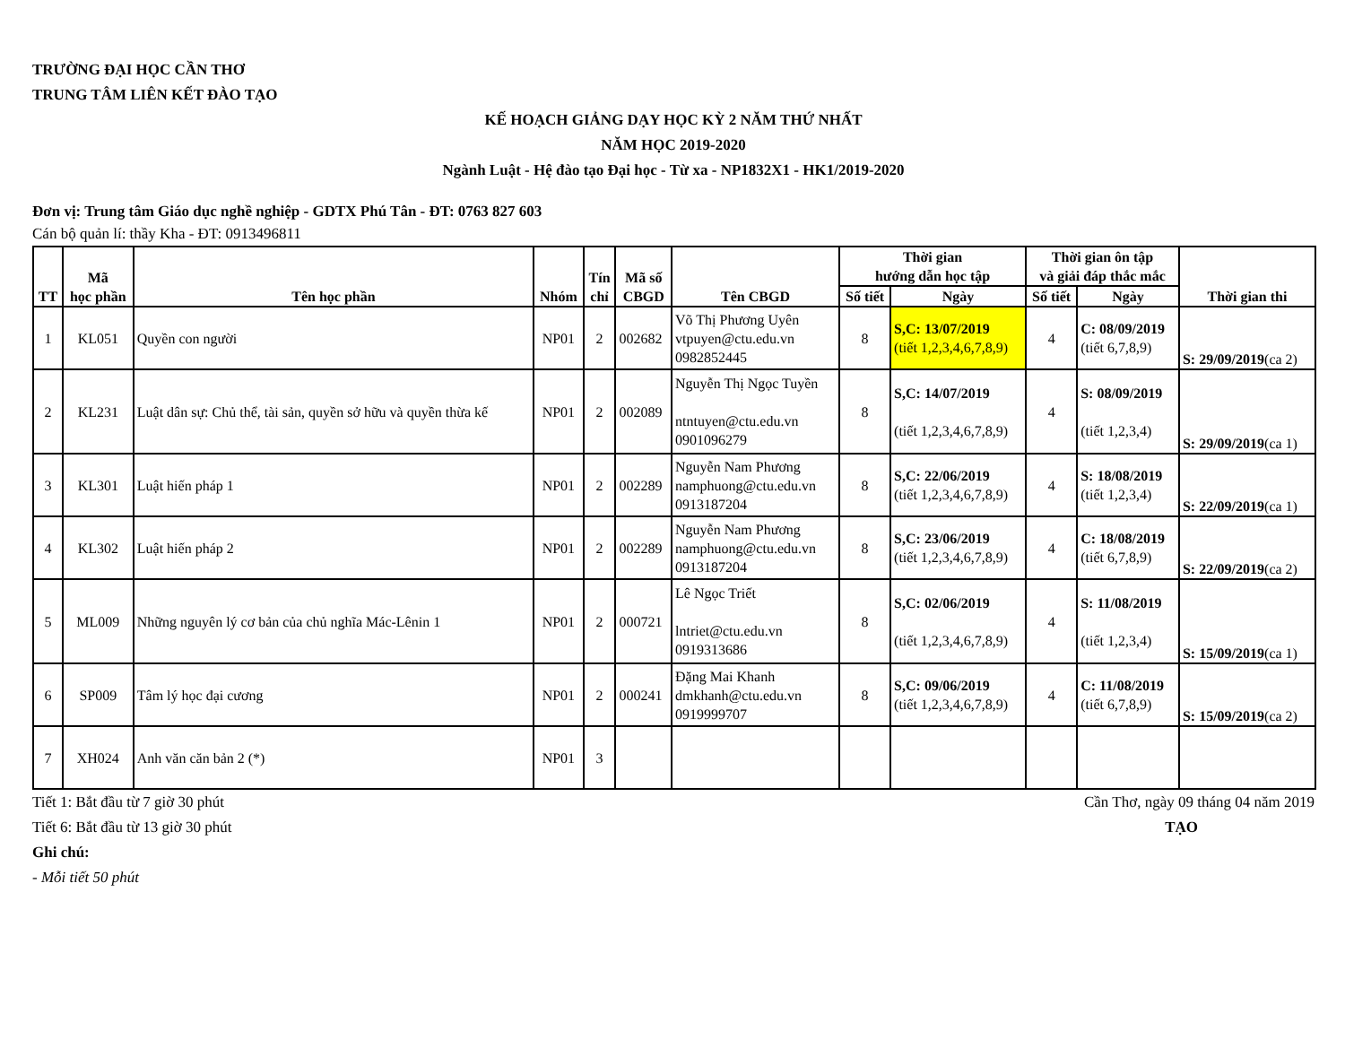TRƯỜNG ĐẠI HỌC CẦN THƠ
TRUNG TÂM LIÊN KẾT ĐÀO TẠO
KẾ HOẠCH GIẢNG DẠY HỌC KỲ 2 NĂM THỨ NHẤT
NĂM HỌC 2019-2020
Ngành Luật - Hệ đào tạo Đại học - Từ xa - NP1832X1 - HK1/2019-2020
Đơn vị: Trung tâm Giáo dục nghề nghiệp - GDTX Phú Tân - ĐT: 0763 827 603
Cán bộ quản lí: thầy Kha - ĐT: 0913496811
| TT | Mã học phần | Tên học phần | Nhóm | Tín chỉ | Mã số CBGD | Tên CBGD | Thời gian hướng dẫn học tập | | Thời gian ôn tập và giải đáp thắc mắc | | Thời gian thi |
| --- | --- | --- | --- | --- | --- | --- | --- | --- | --- | --- | --- |
| | | | | | | | Số tiết | Ngày | Số tiết | Ngày | |
| 1 | KL051 | Quyền con người | NP01 | 2 | 002682 | Võ Thị Phương Uyên vtpuyen@ctu.edu.vn 0982852445 | 8 | S,C: 13/07/2019 (tiết 1,2,3,4,6,7,8,9) | 4 | C: 08/09/2019 (tiết 6,7,8,9) | S: 29/09/2019 (ca 2) |
| 2 | KL231 | Luật dân sự: Chủ thể, tài sản, quyền sở hữu và quyền thừa kế | NP01 | 2 | 002089 | Nguyễn Thị Ngọc Tuyền ntntuyen@ctu.edu.vn 0901096279 | 8 | S,C: 14/07/2019 (tiết 1,2,3,4,6,7,8,9) | 4 | S: 08/09/2019 (tiết 1,2,3,4) | S: 29/09/2019 (ca 1) |
| 3 | KL301 | Luật hiến pháp 1 | NP01 | 2 | 002289 | Nguyễn Nam Phương namphuong@ctu.edu.vn 0913187204 | 8 | S,C: 22/06/2019 (tiết 1,2,3,4,6,7,8,9) | 4 | S: 18/08/2019 (tiết 1,2,3,4) | S: 22/09/2019 (ca 1) |
| 4 | KL302 | Luật hiến pháp 2 | NP01 | 2 | 002289 | Nguyễn Nam Phương namphuong@ctu.edu.vn 0913187204 | 8 | S,C: 23/06/2019 (tiết 1,2,3,4,6,7,8,9) | 4 | C: 18/08/2019 (tiết 6,7,8,9) | S: 22/09/2019 (ca 2) |
| 5 | ML009 | Những nguyên lý cơ bản của chủ nghĩa Mác-Lênin 1 | NP01 | 2 | 000721 | Lê Ngọc Triết lntriet@ctu.edu.vn 0919313686 | 8 | S,C: 02/06/2019 (tiết 1,2,3,4,6,7,8,9) | 4 | S: 11/08/2019 (tiết 1,2,3,4) | S: 15/09/2019 (ca 1) |
| 6 | SP009 | Tâm lý học đại cương | NP01 | 2 | 000241 | Đặng Mai Khanh dmkhanh@ctu.edu.vn 0919999707 | 8 | S,C: 09/06/2019 (tiết 1,2,3,4,6,7,8,9) | 4 | C: 11/08/2019 (tiết 6,7,8,9) | S: 15/09/2019 (ca 2) |
| 7 | XH024 | Anh văn căn bản 2 (*) | NP01 | 3 | | | | | | | |
Tiết 1: Bắt đầu từ 7 giờ 30 phút Cần Thơ, ngày 09 tháng 04 năm 2019
Tiết 6: Bắt đầu từ 13 giờ 30 phút TẠO
Ghi chú:
- Mỗi tiết 50 phút